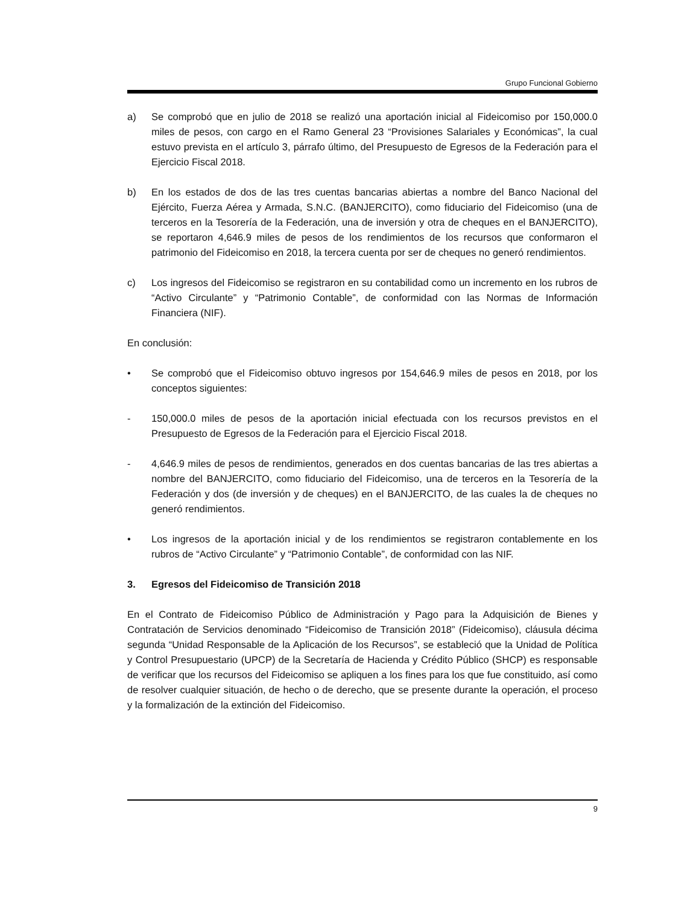Grupo Funcional Gobierno
a) Se comprobó que en julio de 2018 se realizó una aportación inicial al Fideicomiso por 150,000.0 miles de pesos, con cargo en el Ramo General 23 “Provisiones Salariales y Económicas”, la cual estuvo prevista en el artículo 3, párrafo último, del Presupuesto de Egresos de la Federación para el Ejercicio Fiscal 2018.
b) En los estados de dos de las tres cuentas bancarias abiertas a nombre del Banco Nacional del Ejército, Fuerza Aérea y Armada, S.N.C. (BANJERCITO), como fiduciario del Fideicomiso (una de terceros en la Tesorería de la Federación, una de inversión y otra de cheques en el BANJERCITO), se reportaron 4,646.9 miles de pesos de los rendimientos de los recursos que conformaron el patrimonio del Fideicomiso en 2018, la tercera cuenta por ser de cheques no generó rendimientos.
c) Los ingresos del Fideicomiso se registraron en su contabilidad como un incremento en los rubros de “Activo Circulante” y “Patrimonio Contable”, de conformidad con las Normas de Información Financiera (NIF).
En conclusión:
• Se comprobó que el Fideicomiso obtuvo ingresos por 154,646.9 miles de pesos en 2018, por los conceptos siguientes:
- 150,000.0 miles de pesos de la aportación inicial efectuada con los recursos previstos en el Presupuesto de Egresos de la Federación para el Ejercicio Fiscal 2018.
- 4,646.9 miles de pesos de rendimientos, generados en dos cuentas bancarias de las tres abiertas a nombre del BANJERCITO, como fiduciario del Fideicomiso, una de terceros en la Tesorería de la Federación y dos (de inversión y de cheques) en el BANJERCITO, de las cuales la de cheques no generó rendimientos.
• Los ingresos de la aportación inicial y de los rendimientos se registraron contablemente en los rubros de “Activo Circulante” y “Patrimonio Contable”, de conformidad con las NIF.
3. Egresos del Fideicomiso de Transición 2018
En el Contrato de Fideicomiso Público de Administración y Pago para la Adquisición de Bienes y Contratación de Servicios denominado “Fideicomiso de Transición 2018” (Fideicomiso), cláusula décima segunda “Unidad Responsable de la Aplicación de los Recursos”, se estableció que la Unidad de Política y Control Presupuestario (UPCP) de la Secretaría de Hacienda y Crédito Público (SHCP) es responsable de verificar que los recursos del Fideicomiso se apliquen a los fines para los que fue constituido, así como de resolver cualquier situación, de hecho o de derecho, que se presente durante la operación, el proceso y la formalización de la extinción del Fideicomiso.
9